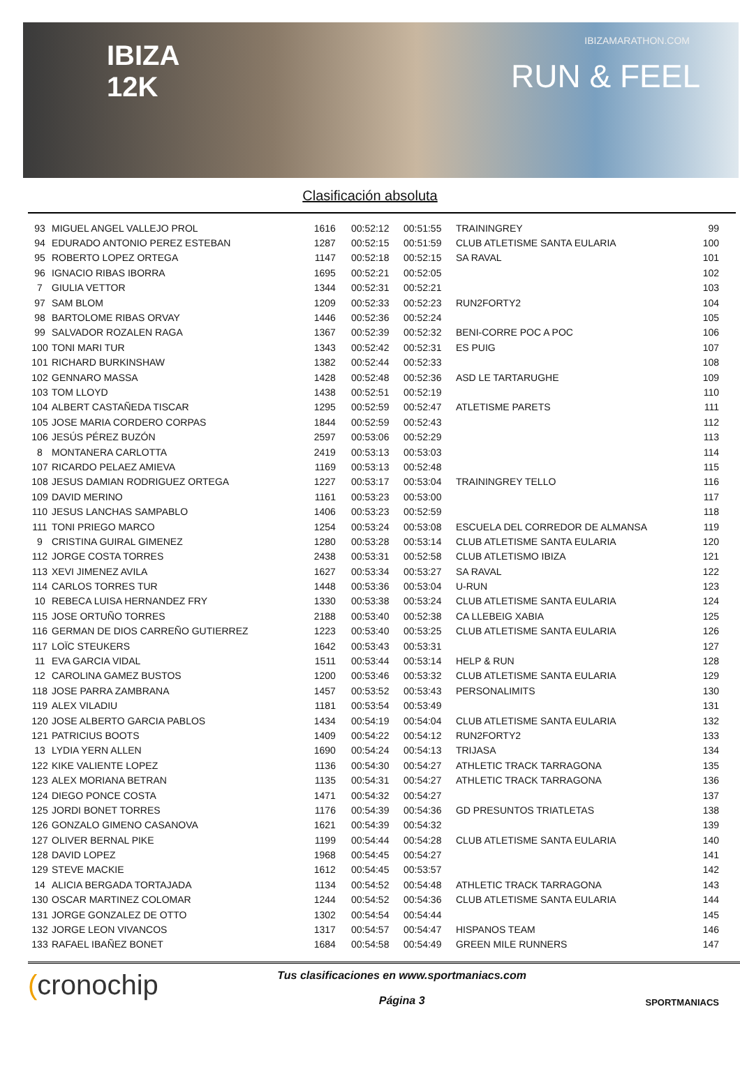IBIZA
12K
IBIZAMARATHON.COM
RUN & FEEL
Clasificación absoluta
| 93 | MIGUEL ANGEL VALLEJO PROL | 1616 | 00:52:12 | 00:51:55 | TRAININGREY | 99 |
| 94 | EDURADO ANTONIO PEREZ ESTEBAN | 1287 | 00:52:15 | 00:51:59 | CLUB ATLETISME SANTA EULARIA | 100 |
| 95 | ROBERTO LOPEZ ORTEGA | 1147 | 00:52:18 | 00:52:15 | SA RAVAL | 101 |
| 96 | IGNACIO RIBAS IBORRA | 1695 | 00:52:21 | 00:52:05 | | 102 |
| 7 | GIULIA VETTOR | 1344 | 00:52:31 | 00:52:21 | | 103 |
| 97 | SAM BLOM | 1209 | 00:52:33 | 00:52:23 | RUN2FORTY2 | 104 |
| 98 | BARTOLOME RIBAS ORVAY | 1446 | 00:52:36 | 00:52:24 | | 105 |
| 99 | SALVADOR ROZALEN RAGA | 1367 | 00:52:39 | 00:52:32 | BENI-CORRE POC A POC | 106 |
| 100 | TONI MARI TUR | 1343 | 00:52:42 | 00:52:31 | ES PUIG | 107 |
| 101 | RICHARD BURKINSHAW | 1382 | 00:52:44 | 00:52:33 | | 108 |
| 102 | GENNARO MASSA | 1428 | 00:52:48 | 00:52:36 | ASD LE TARTARUGHE | 109 |
| 103 | TOM LLOYD | 1438 | 00:52:51 | 00:52:19 | | 110 |
| 104 | ALBERT CASTAÑEDA TISCAR | 1295 | 00:52:59 | 00:52:47 | ATLETISME PARETS | 111 |
| 105 | JOSE MARIA CORDERO CORPAS | 1844 | 00:52:59 | 00:52:43 | | 112 |
| 106 | JESÚS PÉREZ BUZÓN | 2597 | 00:53:06 | 00:52:29 | | 113 |
| 8 | MONTANERA CARLOTTA | 2419 | 00:53:13 | 00:53:03 | | 114 |
| 107 | RICARDO PELAEZ AMIEVA | 1169 | 00:53:13 | 00:52:48 | | 115 |
| 108 | JESUS DAMIAN RODRIGUEZ ORTEGA | 1227 | 00:53:17 | 00:53:04 | TRAININGREY TELLO | 116 |
| 109 | DAVID MERINO | 1161 | 00:53:23 | 00:53:00 | | 117 |
| 110 | JESUS LANCHAS SAMPABLO | 1406 | 00:53:23 | 00:52:59 | | 118 |
| 111 | TONI PRIEGO MARCO | 1254 | 00:53:24 | 00:53:08 | ESCUELA DEL CORREDOR DE ALMANSA | 119 |
| 9 | CRISTINA GUIRAL GIMENEZ | 1280 | 00:53:28 | 00:53:14 | CLUB ATLETISME SANTA EULARIA | 120 |
| 112 | JORGE COSTA TORRES | 2438 | 00:53:31 | 00:52:58 | CLUB ATLETISMO IBIZA | 121 |
| 113 | XEVI JIMENEZ AVILA | 1627 | 00:53:34 | 00:53:27 | SA RAVAL | 122 |
| 114 | CARLOS TORRES TUR | 1448 | 00:53:36 | 00:53:04 | U-RUN | 123 |
| 10 | REBECA LUISA HERNANDEZ FRY | 1330 | 00:53:38 | 00:53:24 | CLUB ATLETISME SANTA EULARIA | 124 |
| 115 | JOSE ORTUÑO TORRES | 2188 | 00:53:40 | 00:52:38 | CA LLEBEIG XABIA | 125 |
| 116 | GERMAN DE DIOS CARREÑO GUTIERREZ | 1223 | 00:53:40 | 00:53:25 | CLUB ATLETISME SANTA EULARIA | 126 |
| 117 | LOÏC STEUKERS | 1642 | 00:53:43 | 00:53:31 | | 127 |
| 11 | EVA GARCIA VIDAL | 1511 | 00:53:44 | 00:53:14 | HELP & RUN | 128 |
| 12 | CAROLINA GAMEZ BUSTOS | 1200 | 00:53:46 | 00:53:32 | CLUB ATLETISME SANTA EULARIA | 129 |
| 118 | JOSE PARRA ZAMBRANA | 1457 | 00:53:52 | 00:53:43 | PERSONALIMITS | 130 |
| 119 | ALEX VILADIU | 1181 | 00:53:54 | 00:53:49 | | 131 |
| 120 | JOSE ALBERTO GARCIA PABLOS | 1434 | 00:54:19 | 00:54:04 | CLUB ATLETISME SANTA EULARIA | 132 |
| 121 | PATRICIUS BOOTS | 1409 | 00:54:22 | 00:54:12 | RUN2FORTY2 | 133 |
| 13 | LYDIA YERN ALLEN | 1690 | 00:54:24 | 00:54:13 | TRIJASA | 134 |
| 122 | KIKE VALIENTE LOPEZ | 1136 | 00:54:30 | 00:54:27 | ATHLETIC TRACK TARRAGONA | 135 |
| 123 | ALEX MORIANA BETRAN | 1135 | 00:54:31 | 00:54:27 | ATHLETIC TRACK TARRAGONA | 136 |
| 124 | DIEGO PONCE COSTA | 1471 | 00:54:32 | 00:54:27 | | 137 |
| 125 | JORDI BONET TORRES | 1176 | 00:54:39 | 00:54:36 | GD PRESUNTOS TRIATLETAS | 138 |
| 126 | GONZALO GIMENO CASANOVA | 1621 | 00:54:39 | 00:54:32 | | 139 |
| 127 | OLIVER BERNAL PIKE | 1199 | 00:54:44 | 00:54:28 | CLUB ATLETISME SANTA EULARIA | 140 |
| 128 | DAVID LOPEZ | 1968 | 00:54:45 | 00:54:27 | | 141 |
| 129 | STEVE MACKIE | 1612 | 00:54:45 | 00:53:57 | | 142 |
| 14 | ALICIA BERGADA TORTAJADA | 1134 | 00:54:52 | 00:54:48 | ATHLETIC TRACK TARRAGONA | 143 |
| 130 | OSCAR MARTINEZ COLOMAR | 1244 | 00:54:52 | 00:54:36 | CLUB ATLETISME SANTA EULARIA | 144 |
| 131 | JORGE GONZALEZ DE OTTO | 1302 | 00:54:54 | 00:54:44 | | 145 |
| 132 | JORGE LEON VIVANCOS | 1317 | 00:54:57 | 00:54:47 | HISPANOS TEAM | 146 |
| 133 | RAFAEL IBAÑEZ BONET | 1684 | 00:54:58 | 00:54:49 | GREEN MILE RUNNERS | 147 |
(cronochip
Tus clasificaciones en www.sportmaniacs.com
Página 3
SPORTMANIACS